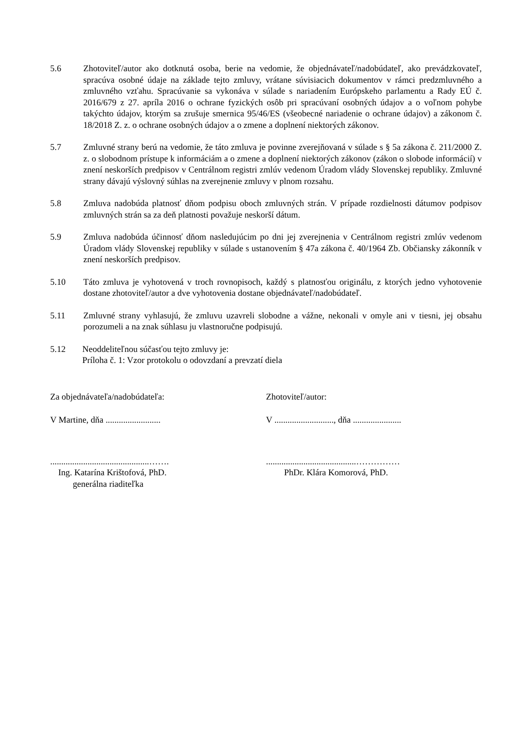5.6 Zhotoviteľ/autor ako dotknutá osoba, berie na vedomie, že objednávateľ/nadobúdateľ, ako prevádzkovateľ, spracúva osobné údaje na základe tejto zmluvy, vrátane súvisiacich dokumentov v rámci predzmluvného a zmluvného vzťahu. Spracúvanie sa vykonáva v súlade s nariadením Európskeho parlamentu a Rady EÚ č. 2016/679 z 27. apríla 2016 o ochrane fyzických osôb pri spracúvaní osobných údajov a o voľnom pohybe takýchto údajov, ktorým sa zrušuje smernica 95/46/ES (všeobecné nariadenie o ochrane údajov) a zákonom č. 18/2018 Z. z. o ochrane osobných údajov a o zmene a doplnení niektorých zákonov.
5.7 Zmluvné strany berú na vedomie, že táto zmluva je povinne zverejňovaná v súlade s § 5a zákona č. 211/2000 Z. z. o slobodnom prístupe k informáciám a o zmene a doplnení niektorých zákonov (zákon o slobode informácií) v znení neskorších predpisov v Centrálnom registri zmlúv vedenom Úradom vlády Slovenskej republiky. Zmluvné strany dávajú výslovný súhlas na zverejnenie zmluvy v plnom rozsahu.
5.8 Zmluva nadobúda platnosť dňom podpisu oboch zmluvných strán. V prípade rozdielnosti dátumov podpisov zmluvných strán sa za deň platnosti považuje neskorší dátum.
5.9 Zmluva nadobúda účinnosť dňom nasledujúcim po dni jej zverejnenia v Centrálnom registri zmlúv vedenom Úradom vlády Slovenskej republiky v súlade s ustanovením § 47a zákona č. 40/1964 Zb. Občiansky zákonník v znení neskorších predpisov.
5.10 Táto zmluva je vyhotovená v troch rovnopisoch, každý s platnosťou originálu, z ktorých jedno vyhotovenie dostane zhotoviteľ/autor a dve vyhotovenia dostane objednávateľ/nadobúdateľ.
5.11 Zmluvné strany vyhlasujú, že zmluvu uzavreli slobodne a vážne, nekonali v omyle ani v tiesni, jej obsahu porozumeli a na znak súhlasu ju vlastnoručne podpisujú.
5.12 Neoddeliteľnou súčasťou tejto zmluvy je:
Príloha č. 1: Vzor protokolu o odovzdaní a prevzatí diela
Za objednávateľa/nadobúdateľa:
V Martine, dňa .........................
.............................................…….
Ing. Katarína Krištofová, PhD.
generálna riaditeľka
Zhotoviteľ/autor:
V ..........................., dňa ......................
.........................................……………
PhDr. Klára Komorová, PhD.